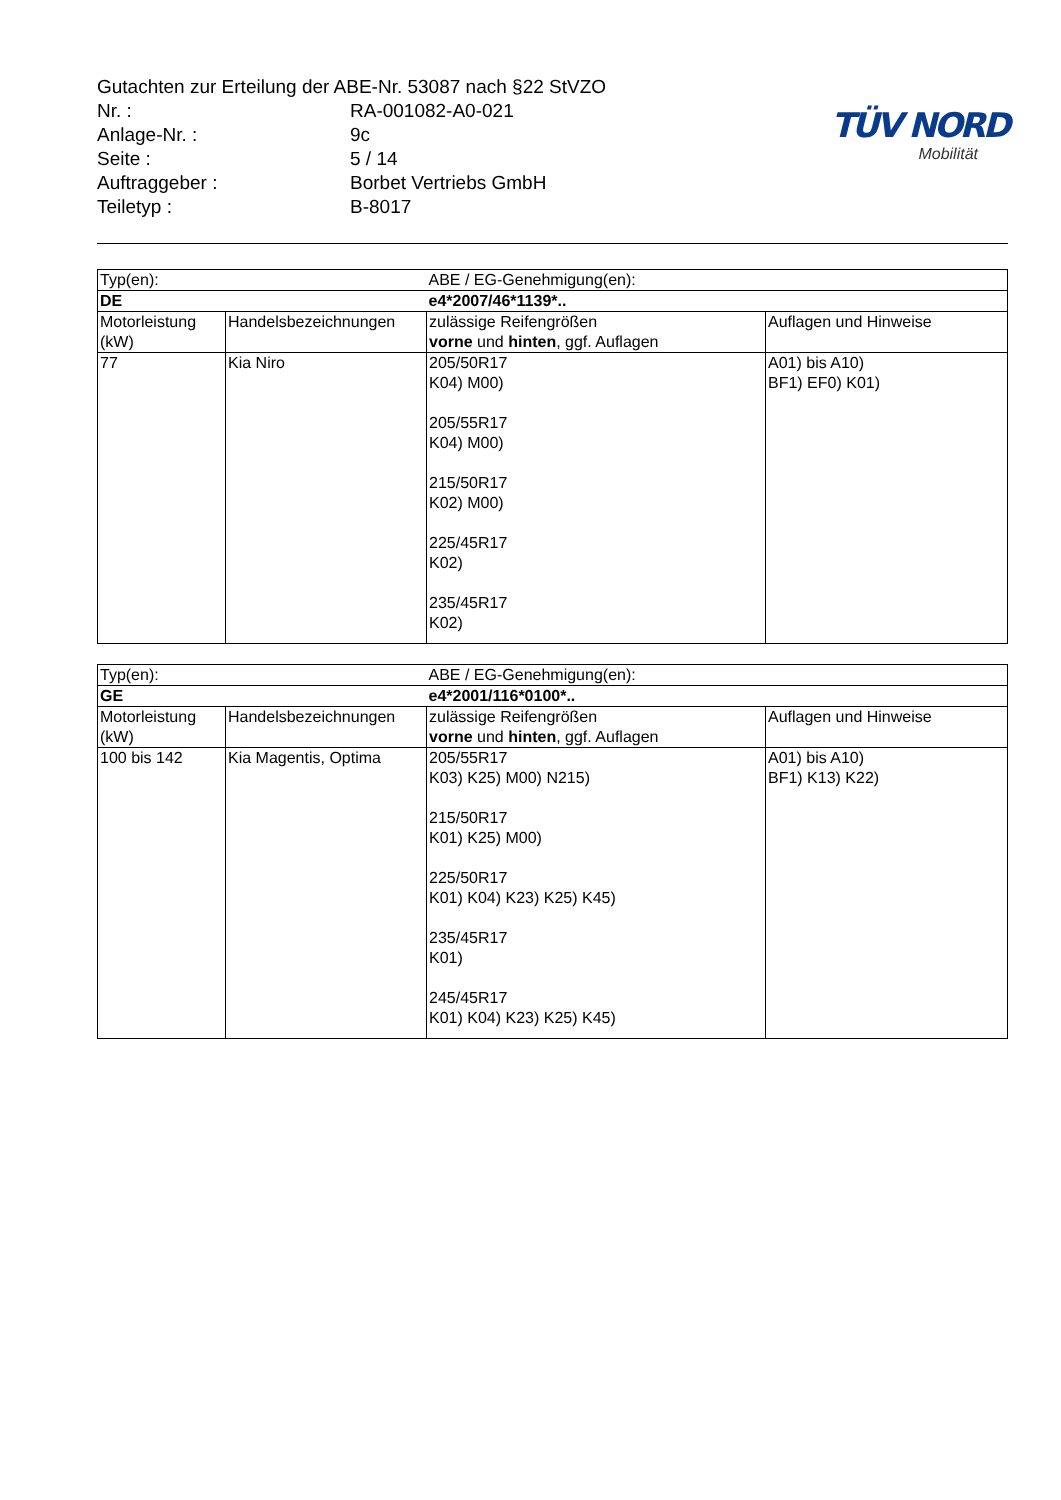Gutachten zur Erteilung der ABE-Nr. 53087 nach §22 StVZO
Nr. : RA-001082-A0-021
Anlage-Nr. : 9c
Seite : 5 / 14
Auftraggeber : Borbet Vertriebs GmbH
Teiletyp : B-8017
TÜV NORD
Mobilität
| Typ(en): | | ABE / EG-Genehmigung(en): | |
| DE | | e4*2007/46*1139*.. | |
| Motorleistung (kW) | Handelsbezeichnungen | zulässige Reifengrößen vorne und hinten , ggf. Auflagen | Auflagen und Hinweise |
| 77 | Kia Niro | 205/50R17 K04) M00) 205/55R17 K04) M00) 215/50R17 K02) M00) 225/45R17 K02) 235/45R17 K02) | A01) bis A10) BF1) EF0) K01) |
| Typ(en): | | ABE / EG-Genehmigung(en): | |
| GE | | e4*2001/116*0100*.. | |
| Motorleistung (kW) | Handelsbezeichnungen | zulässige Reifengrößen vorne und hinten , ggf. Auflagen | Auflagen und Hinweise |
| 100 bis 142 | Kia Magentis, Optima | 205/55R17 K03) K25) M00) N215) 215/50R17 K01) K25) M00) 225/50R17 K01) K04) K23) K25) K45) 235/45R17 K01) 245/45R17 K01) K04) K23) K25) K45) | A01) bis A10) BF1) K13) K22) |